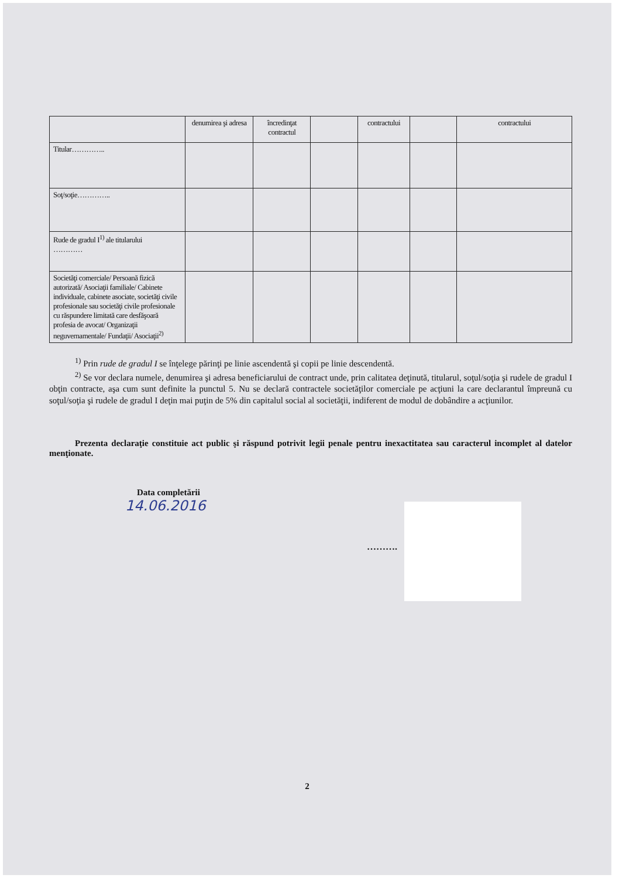| | denumirea şi adresa | încredinţat contractul | | contractului | | contractului |
| --- | --- | --- | --- | --- | --- | --- |
| Titular………….. | | | | | | |
| Soţ/soţie………….. | | | | | | |
| Rude de gradul I<sup>1)</sup> ale titularului ………… | | | | | | |
| Societăţi comerciale/ Persoană fizică autorizată/ Asociaţii familiale/ Cabinete individuale, cabinete asociate, societăţi civile profesionale sau societăţi civile profesionale cu răspundere limitată care desfăşoară profesia de avocat/ Organizaţii neguvernamentale/ Fundaţii/ Asociaţii<sup>2)</sup> | | | | | | |
<sup>1)</sup> Prin rude de gradul I se înţelege părinţi pe linie ascendentă şi copii pe linie descendentă.
<sup>2)</sup> Se vor declara numele, denumirea şi adresa beneficiarului de contract unde, prin calitatea deţinută, titularul, soţul/soţia şi rudele de gradul I obţin contracte, aşa cum sunt definite la punctul 5. Nu se declară contractele societăţilor comerciale pe acţiuni la care declarantul împreună cu soţul/soţia şi rudele de gradul I deţin mai puţin de 5% din capitalul social al societăţii, indiferent de modul de dobândire a acţiunilor.
Prezenta declaraţie constituie act public şi răspund potrivit legii penale pentru inexactitatea sau caracterul incomplet al datelor menţionate.
Data completării
14.06.2016
……….
2